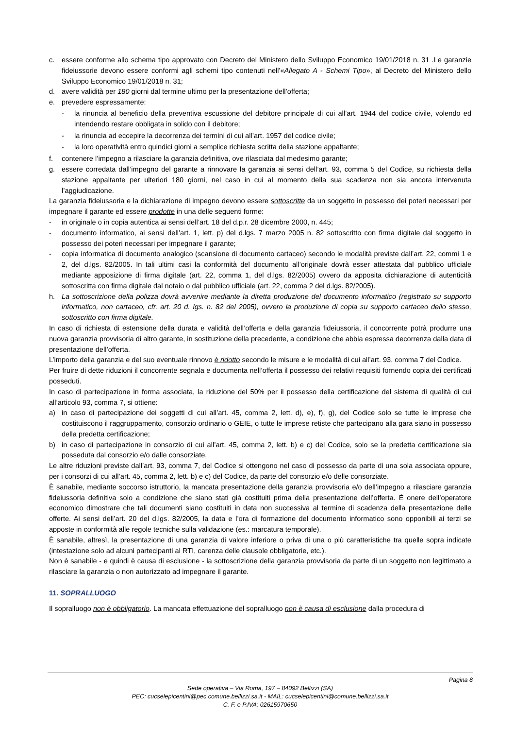c. essere conforme allo schema tipo approvato con Decreto del Ministero dello Sviluppo Economico 19/01/2018 n. 31 .Le garanzie fideiussorie devono essere conformi agli schemi tipo contenuti nell'«Allegato A - Schemi Tipo», al Decreto del Ministero dello Sviluppo Economico 19/01/2018 n. 31;
d. avere validità per 180 giorni dal termine ultimo per la presentazione dell’offerta;
e. prevedere espressamente:
- la rinuncia al beneficio della preventiva escussione del debitore principale di cui all’art. 1944 del codice civile, volendo ed intendendo restare obbligata in solido con il debitore;
- la rinuncia ad eccepire la decorrenza dei termini di cui all’art. 1957 del codice civile;
- la loro operatività entro quindici giorni a semplice richiesta scritta della stazione appaltante;
f. contenere l’impegno a rilasciare la garanzia definitiva, ove rilasciata dal medesimo garante;
g. essere corredata dall’impegno del garante a rinnovare la garanzia ai sensi dell’art. 93, comma 5 del Codice, su richiesta della stazione appaltante per ulteriori 180 giorni, nel caso in cui al momento della sua scadenza non sia ancora intervenuta l’aggiudicazione.
La garanzia fideiussoria e la dichiarazione di impegno devono essere sottoscritte da un soggetto in possesso dei poteri necessari per impegnare il garante ed essere prodotte in una delle seguenti forme:
- in originale o in copia autentica ai sensi dell’art. 18 del d.p.r. 28 dicembre 2000, n. 445;
- documento informatico, ai sensi dell’art. 1, lett. p) del d.lgs. 7 marzo 2005 n. 82 sottoscritto con firma digitale dal soggetto in possesso dei poteri necessari per impegnare il garante;
- copia informatica di documento analogico (scansione di documento cartaceo) secondo le modalità previste dall’art. 22, commi 1 e 2, del d.lgs. 82/2005. In tali ultimi casi la conformità del documento all’originale dovrà esser attestata dal pubblico ufficiale mediante apposizione di firma digitale (art. 22, comma 1, del d.lgs. 82/2005) ovvero da apposita dichiarazione di autenticità sottoscritta con firma digitale dal notaio o dal pubblico ufficiale (art. 22, comma 2 del d.lgs. 82/2005).
h. La sottoscrizione della polizza dovrà avvenire mediante la diretta produzione del documento informatico (registrato su supporto informatico, non cartaceo, cfr. art. 20 d. lgs. n. 82 del 2005), ovvero la produzione di copia su supporto cartaceo dello stesso, sottoscritto con firma digitale.
In caso di richiesta di estensione della durata e validità dell’offerta e della garanzia fideiussoria, il concorrente potrà produrre una nuova garanzia provvisoria di altro garante, in sostituzione della precedente, a condizione che abbia espressa decorrenza dalla data di presentazione dell’offerta.
L’importo della garanzia e del suo eventuale rinnovo è ridotto secondo le misure e le modalità di cui all’art. 93, comma 7 del Codice.
Per fruire di dette riduzioni il concorrente segnala e documenta nell’offerta il possesso dei relativi requisiti fornendo copia dei certificati posseduti.
In caso di partecipazione in forma associata, la riduzione del 50% per il possesso della certificazione del sistema di qualità di cui all’articolo 93, comma 7, si ottiene:
a) in caso di partecipazione dei soggetti di cui all’art. 45, comma 2, lett. d), e), f), g), del Codice solo se tutte le imprese che costituiscono il raggruppamento, consorzio ordinario o GEIE, o tutte le imprese retiste che partecipano alla gara siano in possesso della predetta certificazione;
b) in caso di partecipazione in consorzio di cui all’art. 45, comma 2, lett. b) e c) del Codice, solo se la predetta certificazione sia posseduta dal consorzio e/o dalle consorziate.
Le altre riduzioni previste dall’art. 93, comma 7, del Codice si ottengono nel caso di possesso da parte di una sola associata oppure, per i consorzi di cui all’art. 45, comma 2, lett. b) e c) del Codice, da parte del consorzio e/o delle consorziate.
È sanabile, mediante soccorso istruttorio, la mancata presentazione della garanzia provvisoria e/o dell’impegno a rilasciare garanzia fideiussoria definitiva solo a condizione che siano stati già costituiti prima della presentazione dell’offerta. È onere dell’operatore economico dimostrare che tali documenti siano costituiti in data non successiva al termine di scadenza della presentazione delle offerte. Ai sensi dell’art. 20 del d.lgs. 82/2005, la data e l’ora di formazione del documento informatico sono opponibili ai terzi se apposte in conformità alle regole tecniche sulla validazione (es.: marcatura temporale).
È sanabile, altresì, la presentazione di una garanzia di valore inferiore o priva di una o più caratteristiche tra quelle sopra indicate (intestazione solo ad alcuni partecipanti al RTI, carenza delle clausole obbligatorie, etc.).
Non è sanabile - e quindi è causa di esclusione - la sottoscrizione della garanzia provvisoria da parte di un soggetto non legittimato a rilasciare la garanzia o non autorizzato ad impegnare il garante.
11. SOPRALLUOGO
Il sopralluogo non è obbligatorio. La mancata effettuazione del sopralluogo non è causa di esclusione dalla procedura di
Pagina 8
Sede operativa – Via Roma, 197 – 84092 Bellizzi (SA)
PEC: cucselepicentini@pec.comune.bellizzi.sa.it - MAIL: cucselepicentini@comune.bellizzi.sa.it
C. F. e P.IVA: 02615970650